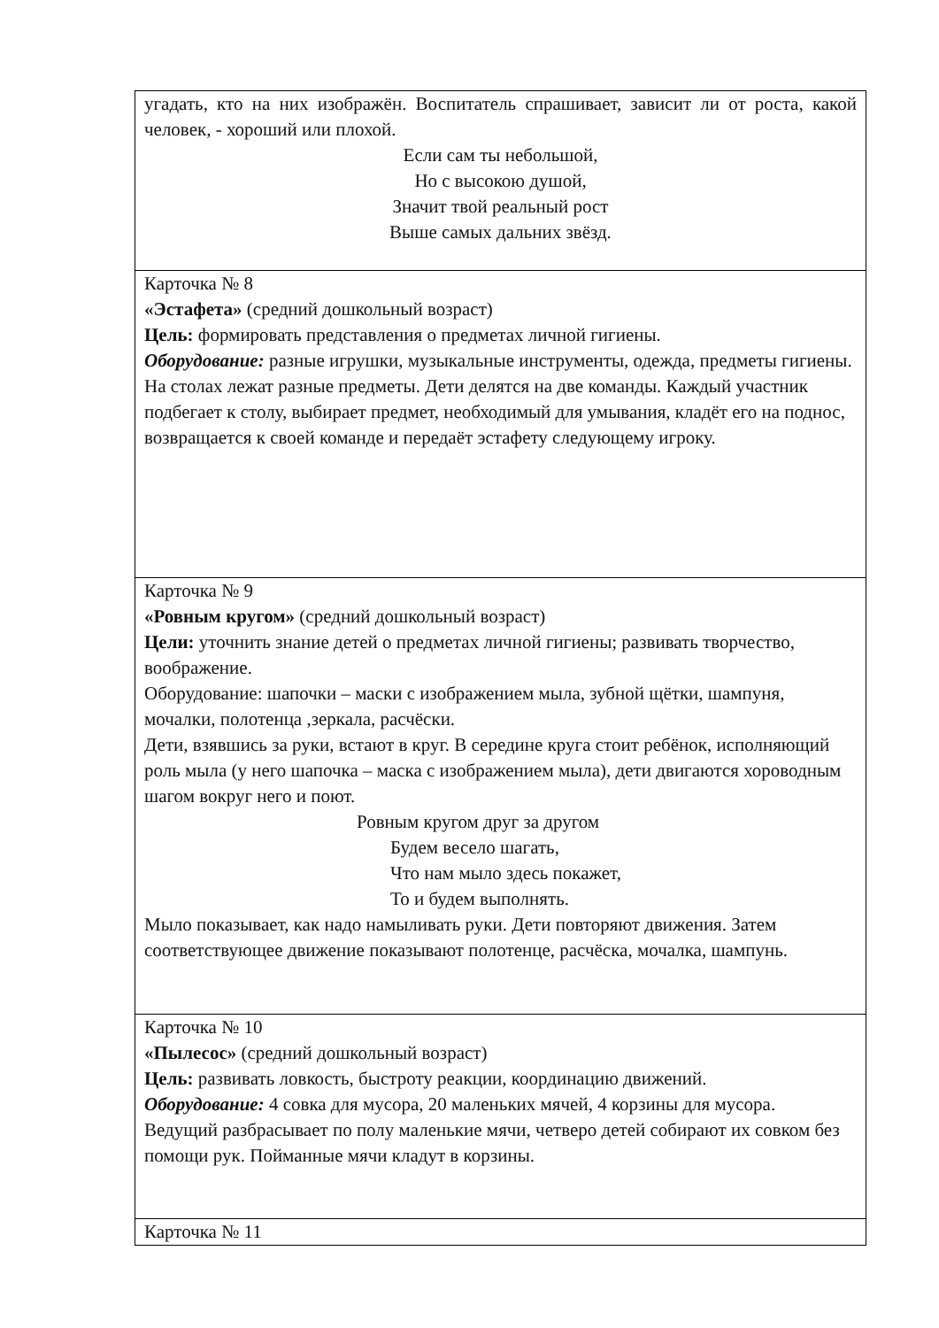| угадать, кто на них изображён. Воспитатель спрашивает, зависит ли от роста, какой человек, - хороший или плохой. Если сам ты небольшой, Но с высокою душой, Значит твой реальный рост Выше самых дальних звёзд. |
| Карточка № 8 «Эстафета» (средний дошкольный возраст) Цель: формировать представления о предметах личной гигиены. Оборудование: разные игрушки, музыкальные инструменты, одежда, предметы гигиены. На столах лежат разные предметы. Дети делятся на две команды. Каждый участник подбегает к столу, выбирает предмет, необходимый для умывания, кладёт его на поднос, возвращается к своей команде и передаёт эстафету следующему игроку. |
| Карточка № 9 «Ровным кругом» (средний дошкольный возраст) Цели: уточнить знание детей о предметах личной гигиены; развивать творчество, воображение. Оборудование: шапочки – маски с изображением мыла, зубной щётки, шампуня, мочалки, полотенца ,зеркала, расчёски. Дети, взявшись за руки, встают в круг. В середине круга стоит ребёнок, исполняющий роль мыла (у него шапочка – маска с изображением мыла), дети двигаются хороводным шагом вокруг него и поют. Ровным кругом друг за другом Будем весело шагать, Что нам мыло здесь покажет, То и будем выполнять. Мыло показывает, как надо намыливать руки. Дети повторяют движения. Затем соответствующее движение показывают полотенце, расчёска, мочалка, шампунь. |
| Карточка № 10 «Пылесос» (средний дошкольный возраст) Цель: развивать ловкость, быстроту реакции, координацию движений. Оборудование: 4 совка для мусора, 20 маленьких мячей, 4 корзины для мусора. Ведущий разбрасывает по полу маленькие мячи, четверо детей собирают их совком без помощи рук. Пойманные мячи кладут в корзины. |
| Карточка № 11 |